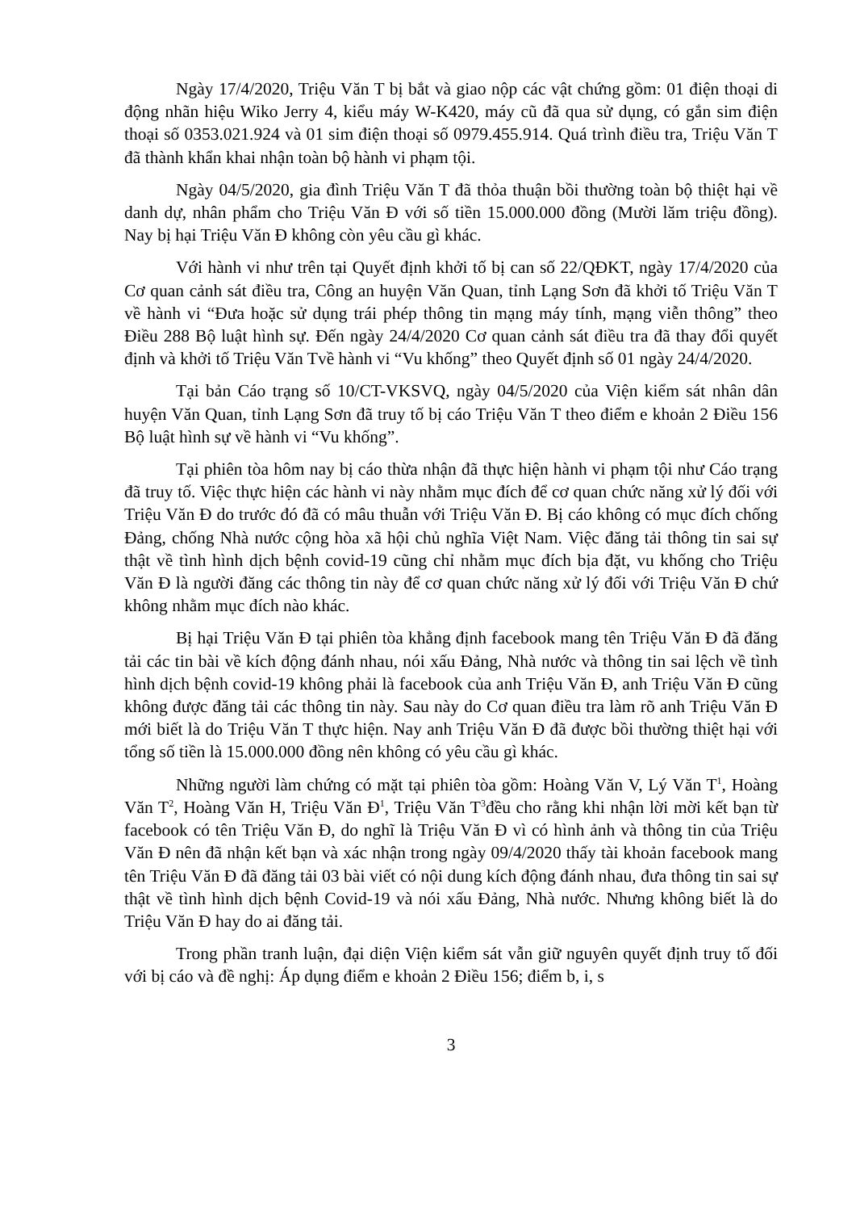Ngày 17/4/2020, Triệu Văn T bị bắt và giao nộp các vật chứng gồm: 01 điện thoại di động nhãn hiệu Wiko Jerry 4, kiểu máy W-K420, máy cũ đã qua sử dụng, có gắn sim điện thoại số 0353.021.924 và 01 sim điện thoại số 0979.455.914. Quá trình điều tra, Triệu Văn T đã thành khẩn khai nhận toàn bộ hành vi phạm tội.
Ngày 04/5/2020, gia đình Triệu Văn T đã thỏa thuận bồi thường toàn bộ thiệt hại về danh dự, nhân phẩm cho Triệu Văn Đ với số tiền 15.000.000 đồng (Mười lăm triệu đồng). Nay bị hại Triệu Văn Đ không còn yêu cầu gì khác.
Với hành vi như trên tại Quyết định khởi tố bị can số 22/QĐKT, ngày 17/4/2020 của Cơ quan cảnh sát điều tra, Công an huyện Văn Quan, tỉnh Lạng Sơn đã khởi tố Triệu Văn T về hành vi “Đưa hoặc sử dụng trái phép thông tin mạng máy tính, mạng viễn thông” theo Điều 288 Bộ luật hình sự. Đến ngày 24/4/2020 Cơ quan cảnh sát điều tra đã thay đổi quyết định và khởi tố Triệu Văn Tvề hành vi “Vu khống” theo Quyết định số 01 ngày 24/4/2020.
Tại bản Cáo trạng số 10/CT-VKSVQ, ngày 04/5/2020 của Viện kiểm sát nhân dân huyện Văn Quan, tỉnh Lạng Sơn đã truy tố bị cáo Triệu Văn T theo điểm e khoản 2 Điều 156 Bộ luật hình sự về hành vi “Vu khống”.
Tại phiên tòa hôm nay bị cáo thừa nhận đã thực hiện hành vi phạm tội như Cáo trạng đã truy tố. Việc thực hiện các hành vi này nhằm mục đích để cơ quan chức năng xử lý đối với Triệu Văn Đ do trước đó đã có mâu thuẫn với Triệu Văn Đ. Bị cáo không có mục đích chống Đảng, chống Nhà nước cộng hòa xã hội chủ nghĩa Việt Nam. Việc đăng tải thông tin sai sự thật về tình hình dịch bệnh covid-19 cũng chỉ nhằm mục đích bịa đặt, vu khống cho Triệu Văn Đ là người đăng các thông tin này để cơ quan chức năng xử lý đối với Triệu Văn Đ chứ không nhằm mục đích nào khác.
Bị hại Triệu Văn Đ tại phiên tòa khẳng định facebook mang tên Triệu Văn Đ đã đăng tải các tin bài về kích động đánh nhau, nói xấu Đảng, Nhà nước và thông tin sai lệch về tình hình dịch bệnh covid-19 không phải là facebook của anh Triệu Văn Đ, anh Triệu Văn Đ cũng không được đăng tải các thông tin này. Sau này do Cơ quan điều tra làm rõ anh Triệu Văn Đ mới biết là do Triệu Văn T thực hiện. Nay anh Triệu Văn Đ đã được bồi thường thiệt hại với tổng số tiền là 15.000.000 đồng nên không có yêu cầu gì khác.
Những người làm chứng có mặt tại phiên tòa gồm: Hoàng Văn V, Lý Văn T<sup>1</sup>, Hoàng Văn T<sup>2</sup>, Hoàng Văn H, Triệu Văn Đ<sup>1</sup>, Triệu Văn T<sup>3</sup>đều cho rằng khi nhận lời mời kết bạn từ facebook có tên Triệu Văn Đ, do nghĩ là Triệu Văn Đ vì có hình ảnh và thông tin của Triệu Văn Đ nên đã nhận kết bạn và xác nhận trong ngày 09/4/2020 thấy tài khoản facebook mang tên Triệu Văn Đ đã đăng tải 03 bài viết có nội dung kích động đánh nhau, đưa thông tin sai sự thật về tình hình dịch bệnh Covid-19 và nói xấu Đảng, Nhà nước. Nhưng không biết là do Triệu Văn Đ hay do ai đăng tải.
Trong phần tranh luận, đại diện Viện kiểm sát vẫn giữ nguyên quyết định truy tố đối với bị cáo và đề nghị: Áp dụng điểm e khoản 2 Điều 156; điểm b, i, s
3